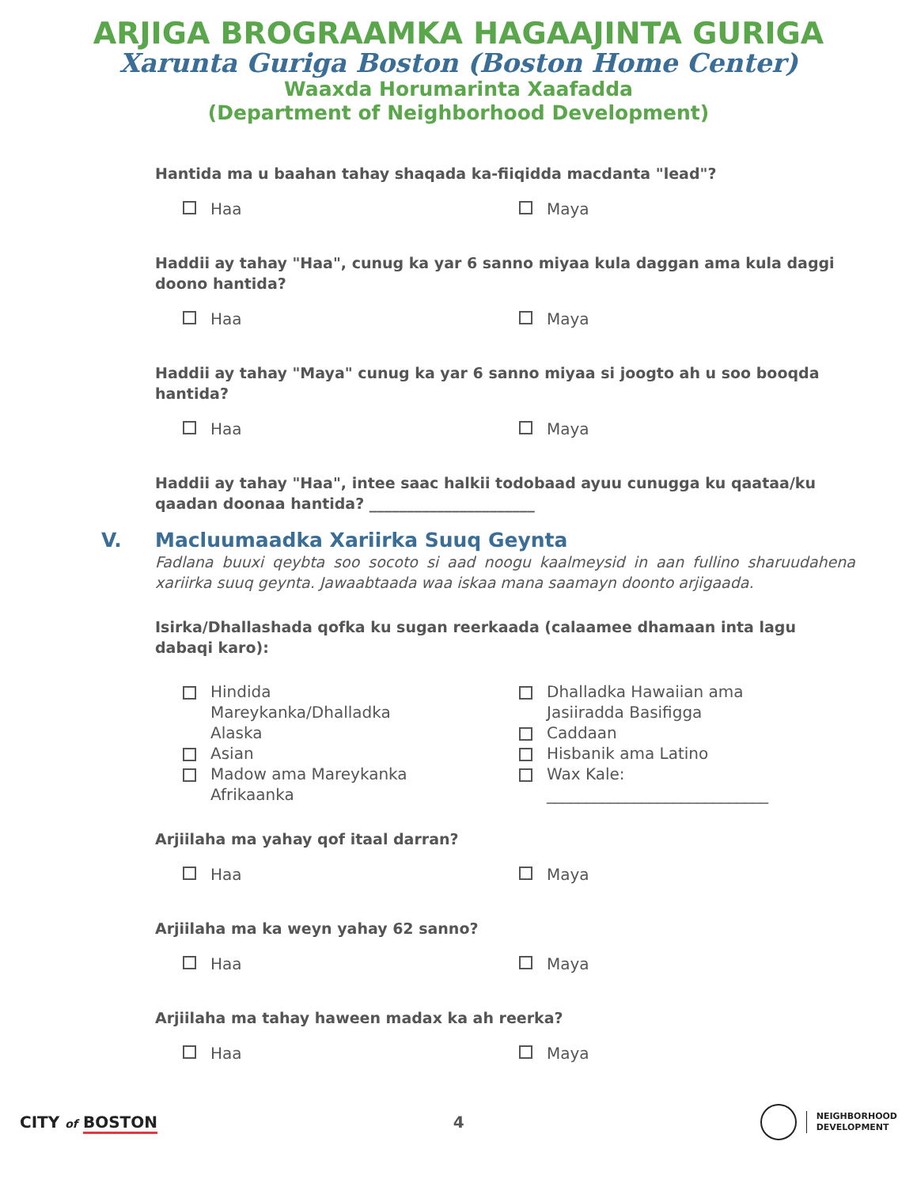ARJIGA BROGRAAMKA HAGAAJINTA GURIGA
Xarunta Guriga Boston (Boston Home Center)
Waaxda Horumarinta Xaafadda
(Department of Neighborhood Development)
Hantida ma u baahan tahay shaqada ka-fiiqidda macdanta "lead"?
Haa Maya
Haddii ay tahay "Haa", cunug ka yar 6 sanno miyaa kula daggan ama kula daggi doono hantida?
Haa Maya
Haddii ay tahay "Maya" cunug ka yar 6 sanno miyaa si joogto ah u soo booqda hantida?
Haa Maya
Haddii ay tahay "Haa", intee saac halkii todobaad ayuu cunugga ku qaataa/ku qaadan doonaa hantida? ______________________
V. Macluumaadka Xariirka Suuq Geynta
Fadlana buuxi qeybta soo socoto si aad noogu kaalmeysid in aan fullino sharuudahena xariirka suuq geynta. Jawaabtaada waa iskaa mana saamayn doonto arjigaada.
Isirka/Dhallashada qofka ku sugan reerkaada (calaamee dhamaan inta lagu dabaqi karo):
Hindida
Mareykanka/Dhalladka
Alaska
Asian
Madow ama Mareykanka
Afrikaanka
Dhalladka Hawaiian ama
Jasiiradda Basifigga
Caddaan
Hisbanik ama Latino
Wax Kale:
____________________________
Arjiilaha ma yahay qof itaal darran?
Haa Maya
Arjiilaha ma ka weyn yahay 62 sanno?
Haa Maya
Arjiilaha ma tahay haween madax ka ah reerka?
Haa Maya
CITY of BOSTON 4
NEIGHBORHOOD
DEVELOPMENT